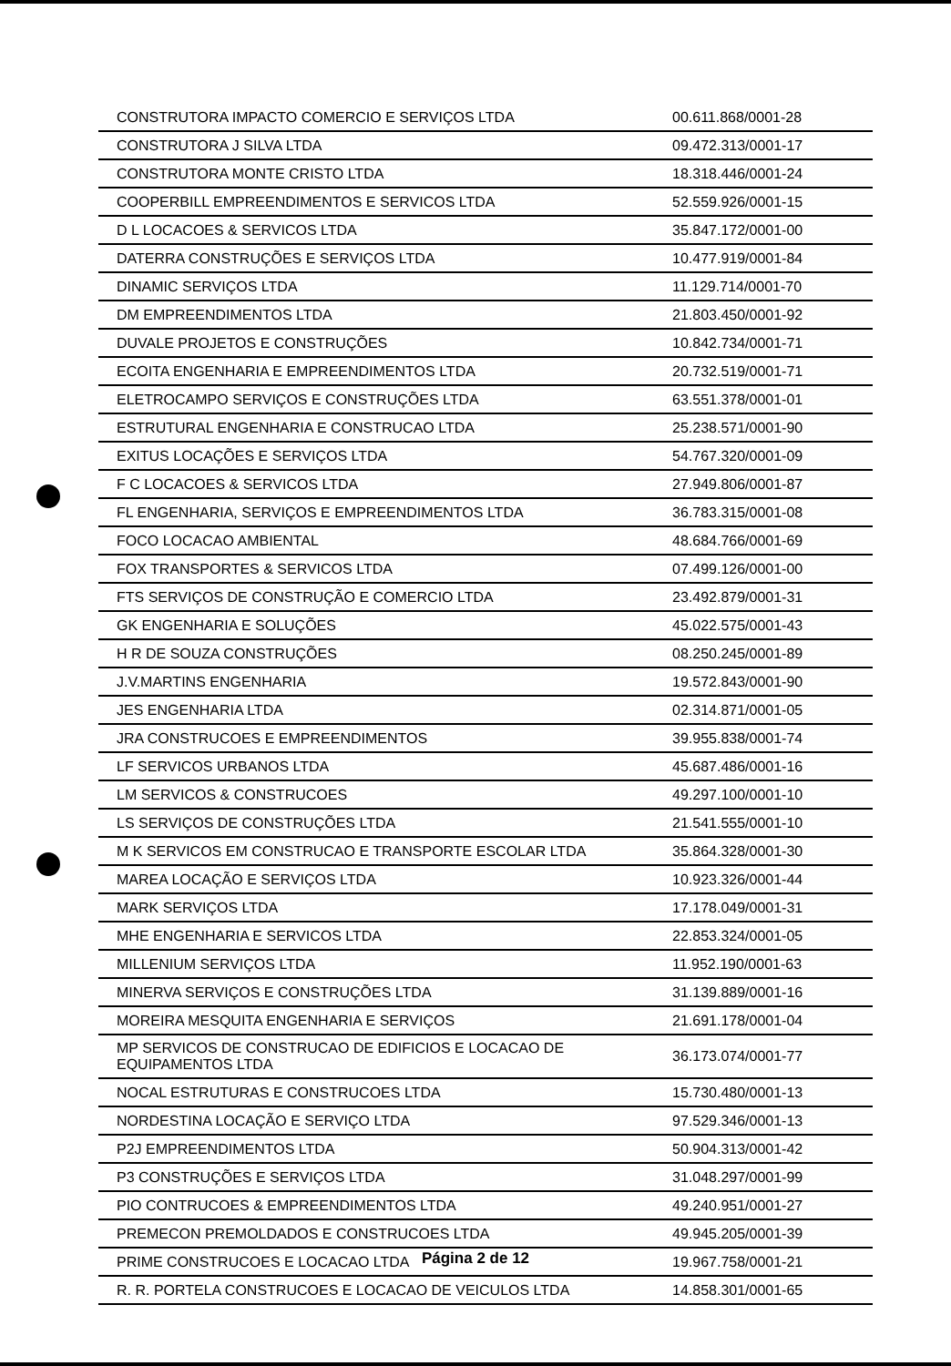| CONSTRUTORA IMPACTO COMERCIO E SERVIÇOS LTDA | 00.611.868/0001-28 |
| CONSTRUTORA J SILVA LTDA | 09.472.313/0001-17 |
| CONSTRUTORA MONTE CRISTO LTDA | 18.318.446/0001-24 |
| COOPERBILL EMPREENDIMENTOS E SERVICOS LTDA | 52.559.926/0001-15 |
| D L LOCACOES & SERVICOS LTDA | 35.847.172/0001-00 |
| DATERRA CONSTRUÇÕES E SERVIÇOS LTDA | 10.477.919/0001-84 |
| DINAMIC SERVIÇOS LTDA | 11.129.714/0001-70 |
| DM EMPREENDIMENTOS LTDA | 21.803.450/0001-92 |
| DUVALE PROJETOS E CONSTRUÇÕES | 10.842.734/0001-71 |
| ECOITA ENGENHARIA E EMPREENDIMENTOS LTDA | 20.732.519/0001-71 |
| ELETROCAMPO SERVIÇOS E CONSTRUÇÕES LTDA | 63.551.378/0001-01 |
| ESTRUTURAL ENGENHARIA E CONSTRUCAO LTDA | 25.238.571/0001-90 |
| EXITUS LOCAÇÕES E SERVIÇOS LTDA | 54.767.320/0001-09 |
| F C LOCACOES & SERVICOS LTDA | 27.949.806/0001-87 |
| FL ENGENHARIA, SERVIÇOS E EMPREENDIMENTOS LTDA | 36.783.315/0001-08 |
| FOCO LOCACAO AMBIENTAL | 48.684.766/0001-69 |
| FOX TRANSPORTES & SERVICOS LTDA | 07.499.126/0001-00 |
| FTS SERVIÇOS DE CONSTRUÇÃO E COMERCIO LTDA | 23.492.879/0001-31 |
| GK ENGENHARIA E SOLUÇÕES | 45.022.575/0001-43 |
| H R DE SOUZA CONSTRUÇÕES | 08.250.245/0001-89 |
| J.V.MARTINS ENGENHARIA | 19.572.843/0001-90 |
| JES ENGENHARIA LTDA | 02.314.871/0001-05 |
| JRA CONSTRUCOES E EMPREENDIMENTOS | 39.955.838/0001-74 |
| LF SERVICOS URBANOS LTDA | 45.687.486/0001-16 |
| LM SERVICOS & CONSTRUCOES | 49.297.100/0001-10 |
| LS SERVIÇOS DE CONSTRUÇÕES LTDA | 21.541.555/0001-10 |
| M K SERVICOS EM CONSTRUCAO E TRANSPORTE ESCOLAR LTDA | 35.864.328/0001-30 |
| MAREA LOCAÇÃO E SERVIÇOS LTDA | 10.923.326/0001-44 |
| MARK SERVIÇOS LTDA | 17.178.049/0001-31 |
| MHE ENGENHARIA E SERVICOS LTDA | 22.853.324/0001-05 |
| MILLENIUM SERVIÇOS LTDA | 11.952.190/0001-63 |
| MINERVA SERVIÇOS E CONSTRUÇÕES LTDA | 31.139.889/0001-16 |
| MOREIRA MESQUITA ENGENHARIA E SERVIÇOS | 21.691.178/0001-04 |
| MP SERVICOS DE CONSTRUCAO DE EDIFICIOS E LOCACAO DE EQUIPAMENTOS LTDA | 36.173.074/0001-77 |
| NOCAL ESTRUTURAS E CONSTRUCOES LTDA | 15.730.480/0001-13 |
| NORDESTINA LOCAÇÃO E SERVIÇO LTDA | 97.529.346/0001-13 |
| P2J EMPREENDIMENTOS LTDA | 50.904.313/0001-42 |
| P3 CONSTRUÇÕES E SERVIÇOS LTDA | 31.048.297/0001-99 |
| PIO CONTRUCOES & EMPREENDIMENTOS LTDA | 49.240.951/0001-27 |
| PREMECON PREMOLDADOS E CONSTRUCOES LTDA | 49.945.205/0001-39 |
| PRIME CONSTRUCOES E LOCACAO LTDA | 19.967.758/0001-21 |
| R. R. PORTELA CONSTRUCOES E LOCACAO DE VEICULOS LTDA | 14.858.301/0001-65 |
Página 2 de 12